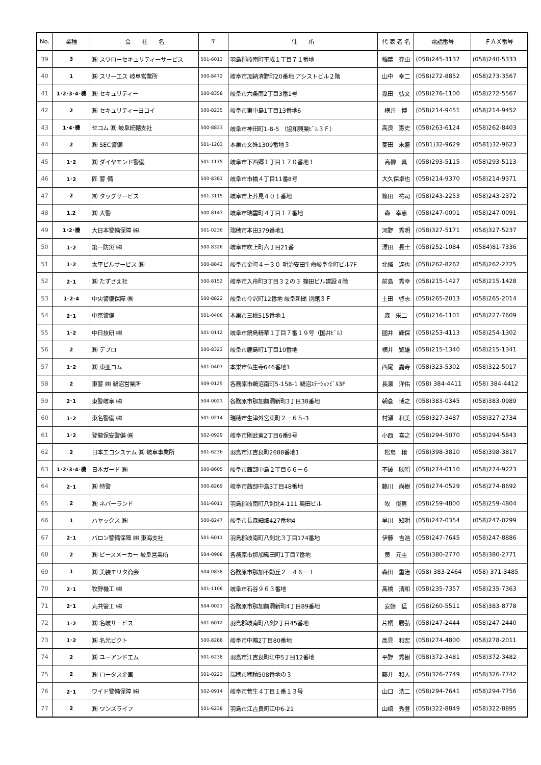| No. | 業種 | 会 社 名 | 〒 | 住 所 | 代 表 者 名 | 電話番号 | ＦＡＸ番号 |
| --- | --- | --- | --- | --- | --- | --- | --- |
| 39 | 3 | ㈱ スワローセキュリティーサービス | 501-6013 | 羽島郡岐南町平成１丁目７１番地 | 稲葉 充由 | (058)245-3137 | (058)240-5333 |
| 40 | 1 | ㈱ スリーエス 岐阜営業所 | 500-8472 | 岐阜市加納清野町20番地 アシストビル２階 | 山中 幸二 | (058)272-8852 | (058)273-3567 |
| 41 | 1･2･3･4･機 | ㈱ セキュリティー | 500-8358 | 岐阜市六条南2丁目3番1号 | 幾田 弘文 | (058)276-1100 | (058)272-5567 |
| 42 | 2 | ㈱ セキュリティーヨコイ | 500-8235 | 岐阜市東中島1丁目13番地6 | 横井 博 | (058)214-9451 | (058)214-9452 |
| 43 | 1･4･機 | セコム ㈱ 岐阜統轄支社 | 500-8833 | 岐阜市神田町1-8-5 （協和興業ﾋﾞﾙ３Ｆ） | 高良 憲史 | (058)263-6124 | (058)262-8403 |
| 44 | 2 | ㈱ SEC警備 | 501-1203 | 本巣市文殊1309番地３ | 菱田 末盛 | (0581)32-9629 | (0581)32-9623 |
| 45 | 1･2 | ㈱ ダイヤモンド警備 | 501-1175 | 岐阜市下西郷１丁目１７０番地１ | 高柳 真 | (058)293-5115 | (058)293-5113 |
| 46 | 1･2 | 匠 警 備 | 500-8381 | 岐阜市市橋４丁目11番8号 | 大久保卓也 | (058)214-9370 | (058)214-9371 |
| 47 | 2 | ㈲ タッグサービス | 501-3115 | 岐阜市上芥見４０１番地 | 篠田 祐司 | (058)243-2253 | (058)243-2372 |
| 48 | 1.2 | ㈱ 大警 | 500-8143 | 岐阜市瑞雲町４丁目１７番地 | 森 幸恵 | (058)247-0001 | (058)247-0091 |
| 49 | 1･2･機 | 大日本警備保障 ㈱ | 501-0236 | 瑞穂市本田379番地1 | 河野 秀明 | (058)327-5171 | (058)327-5237 |
| 50 | 1･2 | 第一防災 ㈱ | 500-8326 | 岐阜市吹上町六丁目21番 | 澤田 長士 | (058)252-1084 | (0584)81-7336 |
| 51 | 1･2 | 太平ビルサービス ㈱ | 500-8842 | 岐阜市金町４－３０ 明治安田生命岐阜金町ビル7F | 北條 達也 | (058)262-8262 | (058)262-2725 |
| 52 | 2･1 | ㈱ たずさえ社 | 500-8152 | 岐阜市入舟町3丁目３２の３ 篠田ビル建設４階 | 前島 秀幸 | (058)215-1427 | (058)215-1428 |
| 53 | 1･2･4 | 中央警備保障 ㈱ | 500-8822 | 岐阜市今沢町12番地 岐阜新聞 別館３Ｆ | 土田 啓志 | (058)265-2013 | (058)265-2014 |
| 54 | 2･1 | 中京警備 | 501-0406 | 本巣市三橋515番地１ | 森 栄二 | (058)216-1101 | (058)227-7609 |
| 55 | 1･2 | 中日技研 ㈱ | 501-0112 | 岐阜市鏡島精華１丁目７番１９号（国井ﾋﾞﾙ） | 國井 輝保 | (058)253-4113 | (058)254-1302 |
| 56 | 2 | ㈱ デプロ | 500-8323 | 岐阜市鹿島町1丁目10番地 | 横井 繁雄 | (058)215-1340 | (058)215-1341 |
| 57 | 1･2 | ㈱ 東亜コム | 501-0407 | 本巣市仏生寺646番地3 | 西尾 嘉寿 | (058)323-5302 | (058)322-5017 |
| 58 | 2 | 東警 ㈱ 鵜沼営業所 | 509-0125 | 各務原市鵜沼南町5-158-1 鵜沼ｽﾃｰｼｮﾝﾋﾞﾙ3F | 長瀬 洋佑 | (058) 384-4411 | (058) 384-4412 |
| 59 | 2･1 | 東警岐阜 ㈱ | 504-0021 | 各務原市那加前洞新町3丁目38番地 | 朝倉 博之 | (058)383-0345 | (058)383-0989 |
| 60 | 1･2 | 東名警備 ㈱ | 501-0214 | 瑞穂市生津外宮東町２－６５-3 | 村瀬 和美 | (058)327-3487 | (058)327-2734 |
| 61 | 1･2 | 登龍保安警備 ㈱ | 502-0929 | 岐阜市則武東2丁目6番9号 | 小西 喜之 | (058)294-5070 | (058)294-5843 |
| 62 | 2 | 日本エコシステム ㈱ 岐阜事業所 | 501-6236 | 羽島市江吉良町2688番地1 | 松島 穣 | (058)398-3810 | (058)398-3817 |
| 63 | 1･2･3･4･機 | 日本ガード ㈱ | 500-8605 | 岐阜市茜部中島２丁目６６－６ | 不破 欣昭 | (058)274-0110 | (058)274-9223 |
| 64 | 2･1 | ㈱ 特警 | 500-8269 | 岐阜市茜部中島3丁目48番地 | 藤川 尚樹 | (058)274-0529 | (058)274-8692 |
| 65 | 2 | ㈱ ネバーランド | 501-6011 | 羽島郡岐南町八剣北4-111 奥田ビル | 牧 俊男 | (058)259-4800 | (058)259-4804 |
| 66 | 1 | ハヤックス ㈱ | 500-8247 | 岐阜市長森細畑427番地4 | 早川 知明 | (058)247-0354 | (058)247-0299 |
| 67 | 2･1 | バロン警備保障 ㈱ 東海支社 | 501-6011 | 羽島郡岐南町八剣北３丁目174番地 | 伊藤 吉浩 | (058)247-7645 | (058)247-8886 |
| 68 | 2 | ㈱ ピースメーカー 岐阜営業所 | 504-0908 | 各務原市那加織田町1丁目7番地 | 黄 元圭 | (058)380-2770 | (058)380-2771 |
| 69 | 1 | ㈱ 美装モリタ商会 | 504-0838 | 各務原市那加不動丘２－４６－１ | 森田 重治 | (058) 383-2464 | (058) 371-3485 |
| 70 | 2･1 | 牧野機工 ㈱ | 501-1106 | 岐阜市石谷９６３番地 | 髙橋 清和 | (058)235-7357 | (058)235-7363 |
| 71 | 2･1 | 丸共管工 ㈱ | 504-0021 | 各務原市那加前洞新町4丁目89番地 | 安藤 猛 | (058)260-5511 | (058)383-8778 |
| 72 | 1･2 | ㈱ 名岐サービス | 501-6012 | 羽島郡岐南町八剣2丁目45番地 | 片桐 勝弘 | (058)247-2444 | (058)247-2440 |
| 73 | 1･2 | ㈱ 名光ピクト | 500-8288 | 岐阜市中鶉2丁目80番地 | 高見 和宏 | (058)274-4800 | (058)278-2011 |
| 74 | 2 | ㈱ ユーアンドエム | 501-6238 | 羽島市江吉良町江中5丁目12番地 | 平野 秀樹 | (058)372-3481 | (058)372-3482 |
| 75 | 2 | ㈱ ロータス企画 | 501-0223 | 瑞穂市穂積508番地の３ | 藤井 和人 | (058)326-7749 | (058)326-7742 |
| 76 | 2･1 | ワイド警備保障 ㈱ | 502-0914 | 岐阜市菅生４丁目１番１３号 | 山口 浩二 | (058)294-7641 | (058)294-7756 |
| 77 | 2 | ㈱ ワンズライフ | 501-6238 | 羽島市江吉良町江中6-21 | 山崎 秀登 | (058)322-8849 | (058)322-8895 |